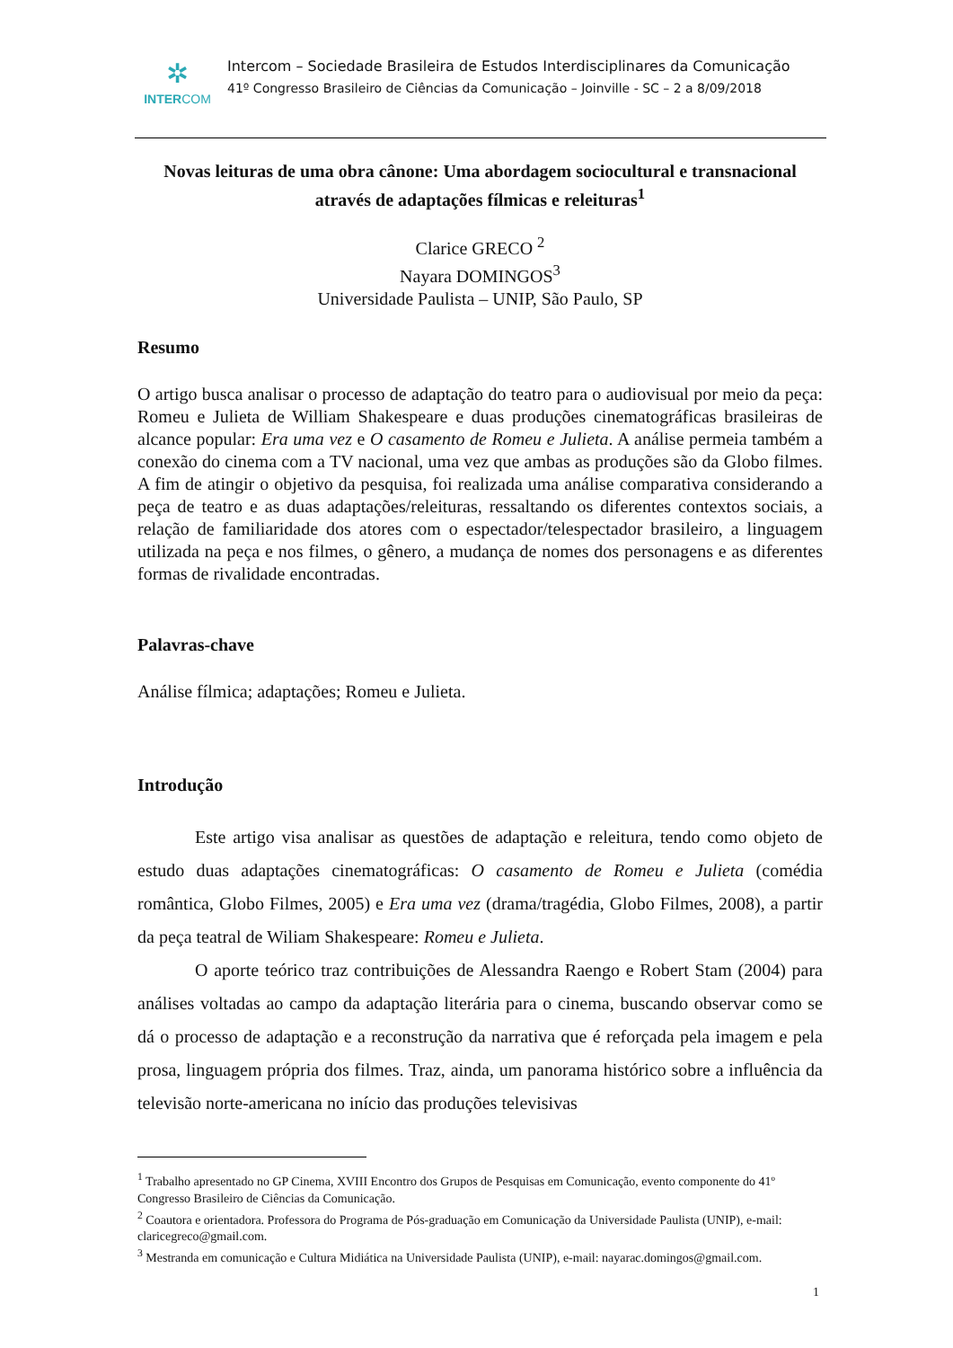✲
INTERCOM
Intercom – Sociedade Brasileira de Estudos Interdisciplinares da Comunicação
41º Congresso Brasileiro de Ciências da Comunicação – Joinville - SC – 2 a 8/09/2018
Novas leituras de uma obra cânone: Uma abordagem sociocultural e transnacional através de adaptações fílmicas e releituras<sup>1</sup>
Clarice GRECO <sup>2</sup>
Nayara DOMINGOS<sup>3</sup>
Universidade Paulista – UNIP, São Paulo, SP
Resumo
O artigo busca analisar o processo de adaptação do teatro para o audiovisual por meio da peça: Romeu e Julieta de William Shakespeare e duas produções cinematográficas brasileiras de alcance popular: Era uma vez e O casamento de Romeu e Julieta. A análise permeia também a conexão do cinema com a TV nacional, uma vez que ambas as produções são da Globo filmes. A fim de atingir o objetivo da pesquisa, foi realizada uma análise comparativa considerando a peça de teatro e as duas adaptações/releituras, ressaltando os diferentes contextos sociais, a relação de familiaridade dos atores com o espectador/telespectador brasileiro, a linguagem utilizada na peça e nos filmes, o gênero, a mudança de nomes dos personagens e as diferentes formas de rivalidade encontradas.
Palavras-chave
Análise fílmica; adaptações; Romeu e Julieta.
Introdução
Este artigo visa analisar as questões de adaptação e releitura, tendo como objeto de estudo duas adaptações cinematográficas: O casamento de Romeu e Julieta (comédia romântica, Globo Filmes, 2005) e Era uma vez (drama/tragédia, Globo Filmes, 2008), a partir da peça teatral de Wiliam Shakespeare: Romeu e Julieta.
O aporte teórico traz contribuições de Alessandra Raengo e Robert Stam (2004) para análises voltadas ao campo da adaptação literária para o cinema, buscando observar como se dá o processo de adaptação e a reconstrução da narrativa que é reforçada pela imagem e pela prosa, linguagem própria dos filmes. Traz, ainda, um panorama histórico sobre a influência da televisão norte-americana no início das produções televisivas
<sup>1</sup> Trabalho apresentado no GP Cinema, XVIII Encontro dos Grupos de Pesquisas em Comunicação, evento componente do 41º Congresso Brasileiro de Ciências da Comunicação.
<sup>2</sup> Coautora e orientadora. Professora do Programa de Pós-graduação em Comunicação da Universidade Paulista (UNIP), e-mail: claricegreco@gmail.com.
<sup>3</sup> Mestranda em comunicação e Cultura Midiática na Universidade Paulista (UNIP), e-mail: nayarac.domingos@gmail.com.
1